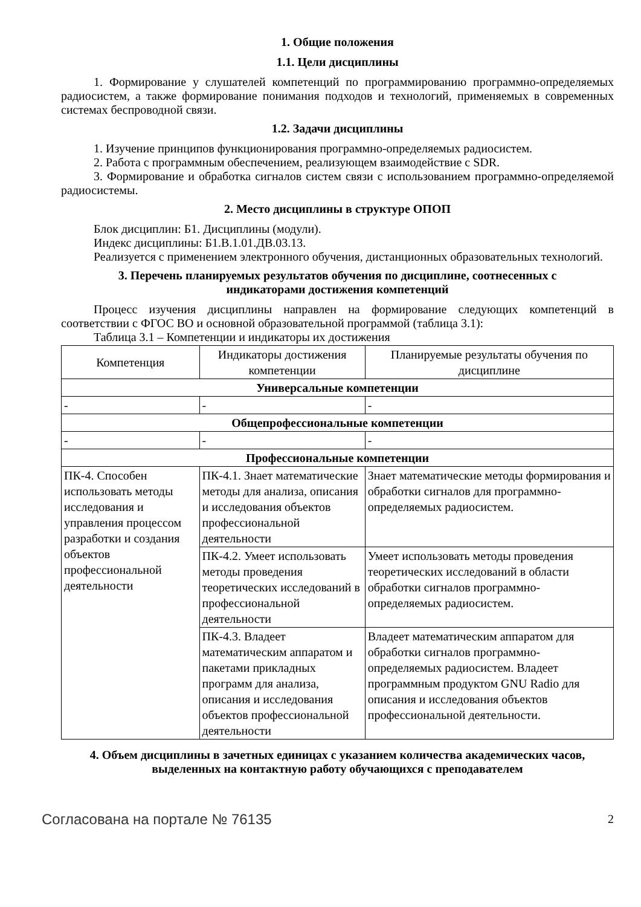1. Общие положения
1.1. Цели дисциплины
1. Формирование у слушателей компетенций по программированию программно-определяемых радиосистем, а также формирование понимания подходов и технологий, применяемых в современных системах беспроводной связи.
1.2. Задачи дисциплины
1. Изучение принципов функционирования программно-определяемых радиосистем.
2. Работа с программным обеспечением, реализующем взаимодействие с SDR.
3. Формирование и обработка сигналов систем связи с использованием программно-определяемой радиосистемы.
2. Место дисциплины в структуре ОПОП
Блок дисциплин: Б1. Дисциплины (модули).
Индекс дисциплины: Б1.В.1.01.ДВ.03.13.
Реализуется с применением электронного обучения, дистанционных образовательных технологий.
3. Перечень планируемых результатов обучения по дисциплине, соотнесенных с
индикаторами достижения компетенций
Процесс изучения дисциплины направлен на формирование следующих компетенций в соответствии с ФГОС ВО и основной образовательной программой (таблица 3.1):
Таблица 3.1 – Компетенции и индикаторы их достижения
| Компетенция | Индикаторы достижения компетенции | Планируемые результаты обучения по дисциплине |
| --- | --- | --- |
| Универсальные компетенции | | |
| - | - | - |
| Общепрофессиональные компетенции | | |
| - | - | - |
| Профессиональные компетенции | | |
| ПК-4. Способен использовать методы исследования и управления процессом разработки и создания объектов профессиональной деятельности | ПК-4.1. Знает математические методы для анализа, описания и исследования объектов профессиональной деятельности | Знает математические методы формирования и обработки сигналов для программно-определяемых радиосистем. |
| | ПК-4.2. Умеет использовать методы проведения теоретических исследований в профессиональной деятельности | Умеет использовать методы проведения теоретических исследований в области обработки сигналов программно-определяемых радиосистем. |
| | ПК-4.3. Владеет математическим аппаратом и пакетами прикладных программ для анализа, описания и исследования объектов профессиональной деятельности | Владеет математическим аппаратом для обработки сигналов программно-определяемых радиосистем. Владеет программным продуктом GNU Radio для описания и исследования объектов профессиональной деятельности. |
4. Объем дисциплины в зачетных единицах с указанием количества академических часов,
выделенных на контактную работу обучающихся с преподавателем
Согласована на портале № 76135 2